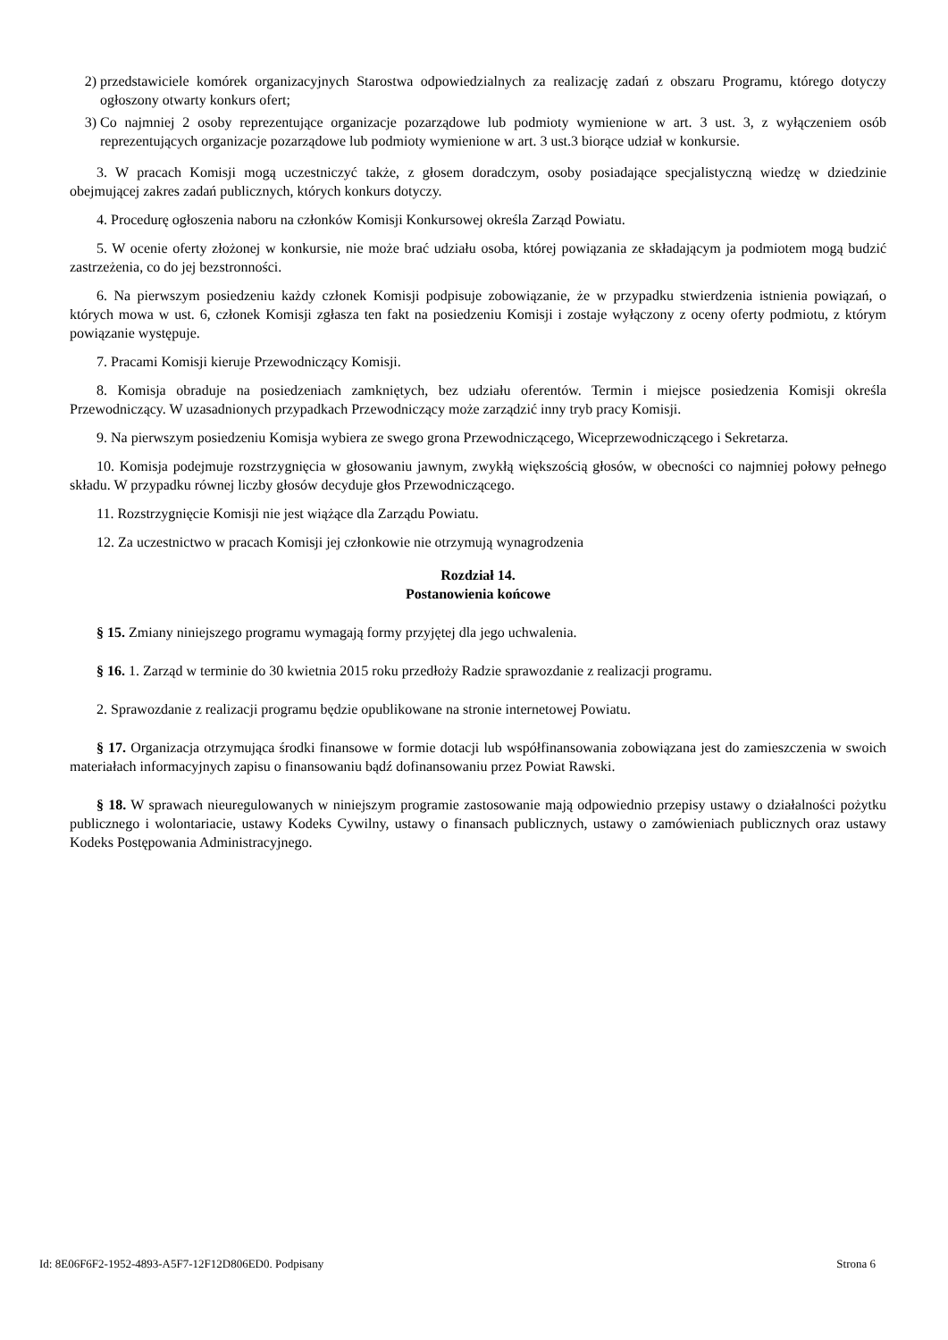2) przedstawiciele komórek organizacyjnych Starostwa odpowiedzialnych za realizację zadań z obszaru Programu, którego dotyczy ogłoszony otwarty konkurs ofert;
3) Co najmniej 2 osoby reprezentujące organizacje pozarządowe lub podmioty wymienione w art. 3 ust. 3, z wyłączeniem osób reprezentujących organizacje pozarządowe lub podmioty wymienione w art. 3 ust.3 biorące udział w konkursie.
3. W pracach Komisji mogą uczestniczyć także, z głosem doradczym, osoby posiadające specjalistyczną wiedzę w dziedzinie obejmującej zakres zadań publicznych, których konkurs dotyczy.
4. Procedurę ogłoszenia naboru na członków Komisji Konkursowej określa Zarząd Powiatu.
5. W ocenie oferty złożonej w konkursie, nie może brać udziału osoba, której powiązania ze składającym ja podmiotem mogą budzić zastrzeżenia, co do jej bezstronności.
6. Na pierwszym posiedzeniu każdy członek Komisji podpisuje zobowiązanie, że w przypadku stwierdzenia istnienia powiązań, o których mowa w ust. 6, członek Komisji zgłasza ten fakt na posiedzeniu Komisji i zostaje wyłączony z oceny oferty podmiotu, z którym powiązanie występuje.
7. Pracami Komisji kieruje Przewodniczący Komisji.
8. Komisja obraduje na posiedzeniach zamkniętych, bez udziału oferentów. Termin i miejsce posiedzenia Komisji określa Przewodniczący. W uzasadnionych przypadkach Przewodniczący może zarządzić inny tryb pracy Komisji.
9. Na pierwszym posiedzeniu Komisja wybiera ze swego grona Przewodniczącego, Wiceprzewodniczącego i Sekretarza.
10. Komisja podejmuje rozstrzygnięcia w głosowaniu jawnym, zwykłą większością głosów, w obecności co najmniej połowy pełnego składu. W przypadku równej liczby głosów decyduje głos Przewodniczącego.
11. Rozstrzygnięcie Komisji nie jest wiążące dla Zarządu Powiatu.
12. Za uczestnictwo w pracach Komisji jej członkowie nie otrzymują wynagrodzenia
Rozdział 14.
Postanowienia końcowe
§ 15. Zmiany niniejszego programu wymagają formy przyjętej dla jego uchwalenia.
§ 16. 1. Zarząd w terminie do 30 kwietnia 2015 roku przedłoży Radzie sprawozdanie z realizacji programu.
2. Sprawozdanie z realizacji programu będzie opublikowane na stronie internetowej Powiatu.
§ 17. Organizacja otrzymująca środki finansowe w formie dotacji lub współfinansowania zobowiązana jest do zamieszczenia w swoich materiałach informacyjnych zapisu o finansowaniu bądź dofinansowaniu przez Powiat Rawski.
§ 18. W sprawach nieuregulowanych w niniejszym programie zastosowanie mają odpowiednio przepisy ustawy o działalności pożytku publicznego i wolontariacie, ustawy Kodeks Cywilny, ustawy o finansach publicznych, ustawy o zamówieniach publicznych oraz ustawy Kodeks Postępowania Administracyjnego.
Id: 8E06F6F2-1952-4893-A5F7-12F12D806ED0. Podpisany Strona 6